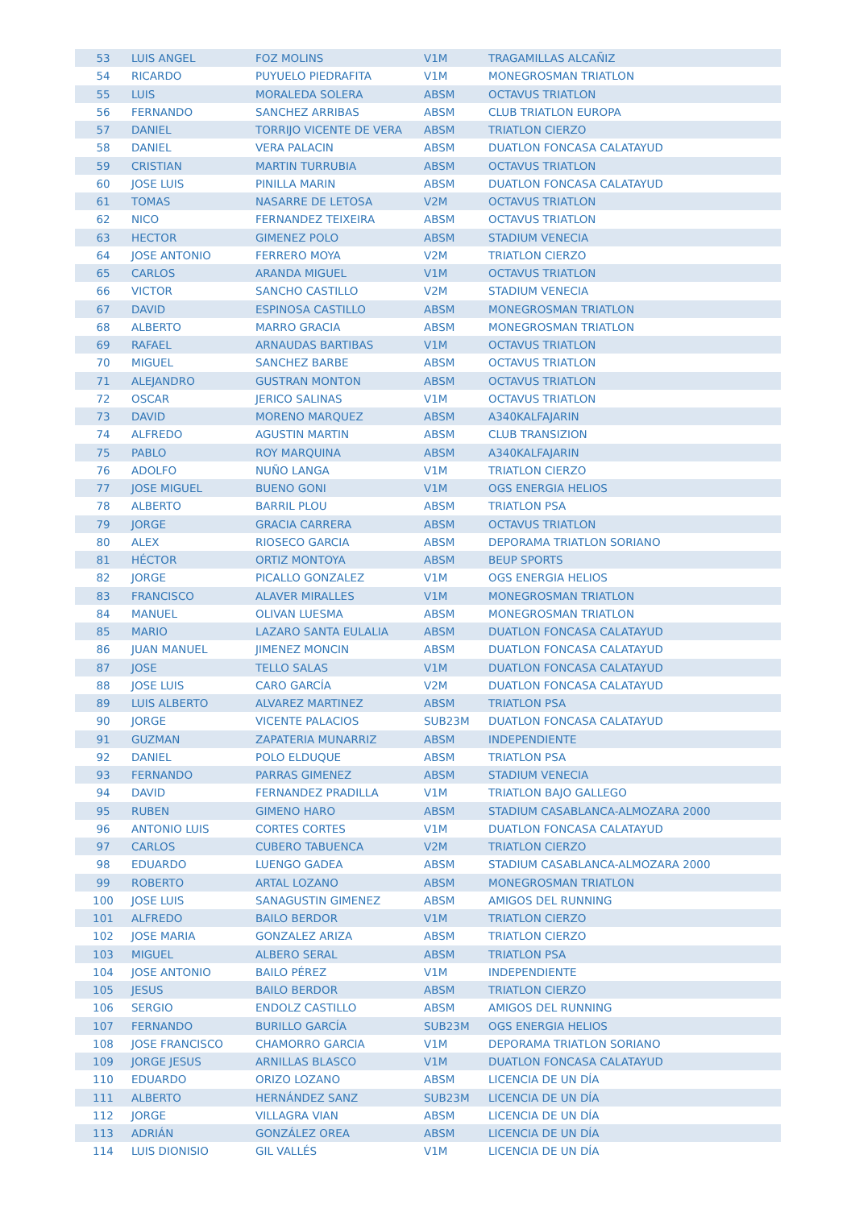| 53 | LUIS ANGEL | FOZ MOLINS | V1M | TRAGAMILLAS ALCAÑIZ |
| 54 | RICARDO | PUYUELO PIEDRAFITA | V1M | MONEGROSMAN TRIATLON |
| 55 | LUIS | MORALEDA SOLERA | ABSM | OCTAVUS TRIATLON |
| 56 | FERNANDO | SANCHEZ ARRIBAS | ABSM | CLUB TRIATLON EUROPA |
| 57 | DANIEL | TORRIJO VICENTE DE VERA | ABSM | TRIATLON CIERZO |
| 58 | DANIEL | VERA PALACIN | ABSM | DUATLON FONCASA CALATAYUD |
| 59 | CRISTIAN | MARTIN TURRUBIA | ABSM | OCTAVUS TRIATLON |
| 60 | JOSE LUIS | PINILLA MARIN | ABSM | DUATLON FONCASA CALATAYUD |
| 61 | TOMAS | NASARRE DE LETOSA | V2M | OCTAVUS TRIATLON |
| 62 | NICO | FERNANDEZ TEIXEIRA | ABSM | OCTAVUS TRIATLON |
| 63 | HECTOR | GIMENEZ POLO | ABSM | STADIUM VENECIA |
| 64 | JOSE ANTONIO | FERRERO MOYA | V2M | TRIATLON CIERZO |
| 65 | CARLOS | ARANDA MIGUEL | V1M | OCTAVUS TRIATLON |
| 66 | VICTOR | SANCHO CASTILLO | V2M | STADIUM VENECIA |
| 67 | DAVID | ESPINOSA CASTILLO | ABSM | MONEGROSMAN TRIATLON |
| 68 | ALBERTO | MARRO GRACIA | ABSM | MONEGROSMAN TRIATLON |
| 69 | RAFAEL | ARNAUDAS BARTIBAS | V1M | OCTAVUS TRIATLON |
| 70 | MIGUEL | SANCHEZ BARBE | ABSM | OCTAVUS TRIATLON |
| 71 | ALEJANDRO | GUSTRAN MONTON | ABSM | OCTAVUS TRIATLON |
| 72 | OSCAR | JERICO SALINAS | V1M | OCTAVUS TRIATLON |
| 73 | DAVID | MORENO MARQUEZ | ABSM | A340KALFAJARIN |
| 74 | ALFREDO | AGUSTIN MARTIN | ABSM | CLUB TRANSIZION |
| 75 | PABLO | ROY MARQUINA | ABSM | A340KALFAJARIN |
| 76 | ADOLFO | NUÑO LANGA | V1M | TRIATLON CIERZO |
| 77 | JOSE MIGUEL | BUENO GONI | V1M | OGS ENERGIA HELIOS |
| 78 | ALBERTO | BARRIL PLOU | ABSM | TRIATLON PSA |
| 79 | JORGE | GRACIA CARRERA | ABSM | OCTAVUS TRIATLON |
| 80 | ALEX | RIOSECO GARCIA | ABSM | DEPORAMA TRIATLON SORIANO |
| 81 | HÉCTOR | ORTIZ MONTOYA | ABSM | BEUP SPORTS |
| 82 | JORGE | PICALLO GONZALEZ | V1M | OGS ENERGIA HELIOS |
| 83 | FRANCISCO | ALAVER MIRALLES | V1M | MONEGROSMAN TRIATLON |
| 84 | MANUEL | OLIVAN LUESMA | ABSM | MONEGROSMAN TRIATLON |
| 85 | MARIO | LAZARO SANTA EULALIA | ABSM | DUATLON FONCASA CALATAYUD |
| 86 | JUAN MANUEL | JIMENEZ MONCIN | ABSM | DUATLON FONCASA CALATAYUD |
| 87 | JOSE | TELLO SALAS | V1M | DUATLON FONCASA CALATAYUD |
| 88 | JOSE LUIS | CARO GARCÍA | V2M | DUATLON FONCASA CALATAYUD |
| 89 | LUIS ALBERTO | ALVAREZ MARTINEZ | ABSM | TRIATLON PSA |
| 90 | JORGE | VICENTE PALACIOS | SUB23M | DUATLON FONCASA CALATAYUD |
| 91 | GUZMAN | ZAPATERIA MUNARRIZ | ABSM | INDEPENDIENTE |
| 92 | DANIEL | POLO ELDUQUE | ABSM | TRIATLON PSA |
| 93 | FERNANDO | PARRAS GIMENEZ | ABSM | STADIUM VENECIA |
| 94 | DAVID | FERNANDEZ PRADILLA | V1M | TRIATLON BAJO GALLEGO |
| 95 | RUBEN | GIMENO HARO | ABSM | STADIUM CASABLANCA-ALMOZARA 2000 |
| 96 | ANTONIO LUIS | CORTES CORTES | V1M | DUATLON FONCASA CALATAYUD |
| 97 | CARLOS | CUBERO TABUENCA | V2M | TRIATLON CIERZO |
| 98 | EDUARDO | LUENGO GADEA | ABSM | STADIUM CASABLANCA-ALMOZARA 2000 |
| 99 | ROBERTO | ARTAL LOZANO | ABSM | MONEGROSMAN TRIATLON |
| 100 | JOSE LUIS | SANAGUSTIN GIMENEZ | ABSM | AMIGOS DEL RUNNING |
| 101 | ALFREDO | BAILO BERDOR | V1M | TRIATLON CIERZO |
| 102 | JOSE MARIA | GONZALEZ ARIZA | ABSM | TRIATLON CIERZO |
| 103 | MIGUEL | ALBERO SERAL | ABSM | TRIATLON PSA |
| 104 | JOSE ANTONIO | BAILO PÉREZ | V1M | INDEPENDIENTE |
| 105 | JESUS | BAILO BERDOR | ABSM | TRIATLON CIERZO |
| 106 | SERGIO | ENDOLZ CASTILLO | ABSM | AMIGOS DEL RUNNING |
| 107 | FERNANDO | BURILLO GARCÍA | SUB23M | OGS ENERGIA HELIOS |
| 108 | JOSE FRANCISCO | CHAMORRO GARCIA | V1M | DEPORAMA TRIATLON SORIANO |
| 109 | JORGE JESUS | ARNILLAS BLASCO | V1M | DUATLON FONCASA CALATAYUD |
| 110 | EDUARDO | ORIZO LOZANO | ABSM | LICENCIA DE UN DÍA |
| 111 | ALBERTO | HERNÁNDEZ SANZ | SUB23M | LICENCIA DE UN DÍA |
| 112 | JORGE | VILLAGRA VIAN | ABSM | LICENCIA DE UN DÍA |
| 113 | ADRIÁN | GONZÁLEZ OREA | ABSM | LICENCIA DE UN DÍA |
| 114 | LUIS DIONISIO | GIL VALLÉS | V1M | LICENCIA DE UN DÍA |